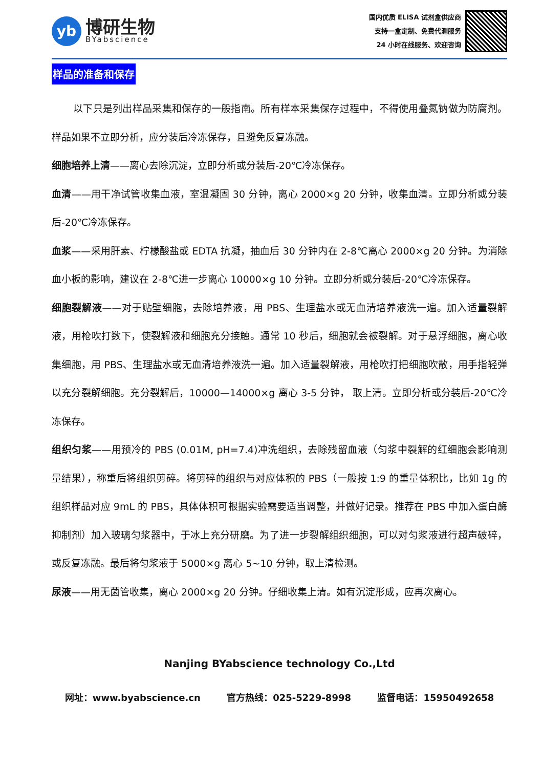yb
博研生物
BYabscience
国内优质 ELISA 试剂盒供应商
支持一盒定制、免费代测服务
24 小时在线服务、欢迎咨询
样品的准备和保存
以下只是列出样品采集和保存的一般指南。所有样本采集保存过程中，不得使用叠氮钠做为防腐剂。样品如果不立即分析，应分装后冷冻保存，且避免反复冻融。
细胞培养上清——离心去除沉淀，立即分析或分装后-20℃冷冻保存。
血清——用干净试管收集血液，室温凝固 30 分钟，离心 2000×g 20 分钟，收集血清。立即分析或分装后-20℃冷冻保存。
血浆——采用肝素、柠檬酸盐或 EDTA 抗凝，抽血后 30 分钟内在 2-8℃离心 2000×g 20 分钟。为消除血小板的影响，建议在 2-8℃进一步离心 10000×g 10 分钟。立即分析或分装后-20℃冷冻保存。
细胞裂解液——对于贴壁细胞，去除培养液，用 PBS、生理盐水或无血清培养液洗一遍。加入适量裂解液，用枪吹打数下，使裂解液和细胞充分接触。通常 10 秒后，细胞就会被裂解。对于悬浮细胞，离心收集细胞，用 PBS、生理盐水或无血清培养液洗一遍。加入适量裂解液，用枪吹打把细胞吹散，用手指轻弹以充分裂解细胞。充分裂解后，10000—14000×g 离心 3-5 分钟， 取上清。立即分析或分装后-20℃冷冻保存。
组织匀浆——用预冷的 PBS (0.01M, pH=7.4)冲洗组织，去除残留血液（匀浆中裂解的红细胞会影响测量结果），称重后将组织剪碎。将剪碎的组织与对应体积的 PBS（一般按 1:9 的重量体积比，比如 1g 的组织样品对应 9mL 的 PBS，具体体积可根据实验需要适当调整，并做好记录。推荐在 PBS 中加入蛋白酶抑制剂）加入玻璃匀浆器中，于冰上充分研磨。为了进一步裂解组织细胞，可以对匀浆液进行超声破碎，或反复冻融。最后将匀浆液于 5000×g 离心 5~10 分钟，取上清检测。
尿液——用无菌管收集，离心 2000×g 20 分钟。仔细收集上清。如有沉淀形成，应再次离心。
Nanjing BYabscience technology Co.,Ltd
网址：www.byabscience.cn 官方热线：025-5229-8998 监督电话：15950492658